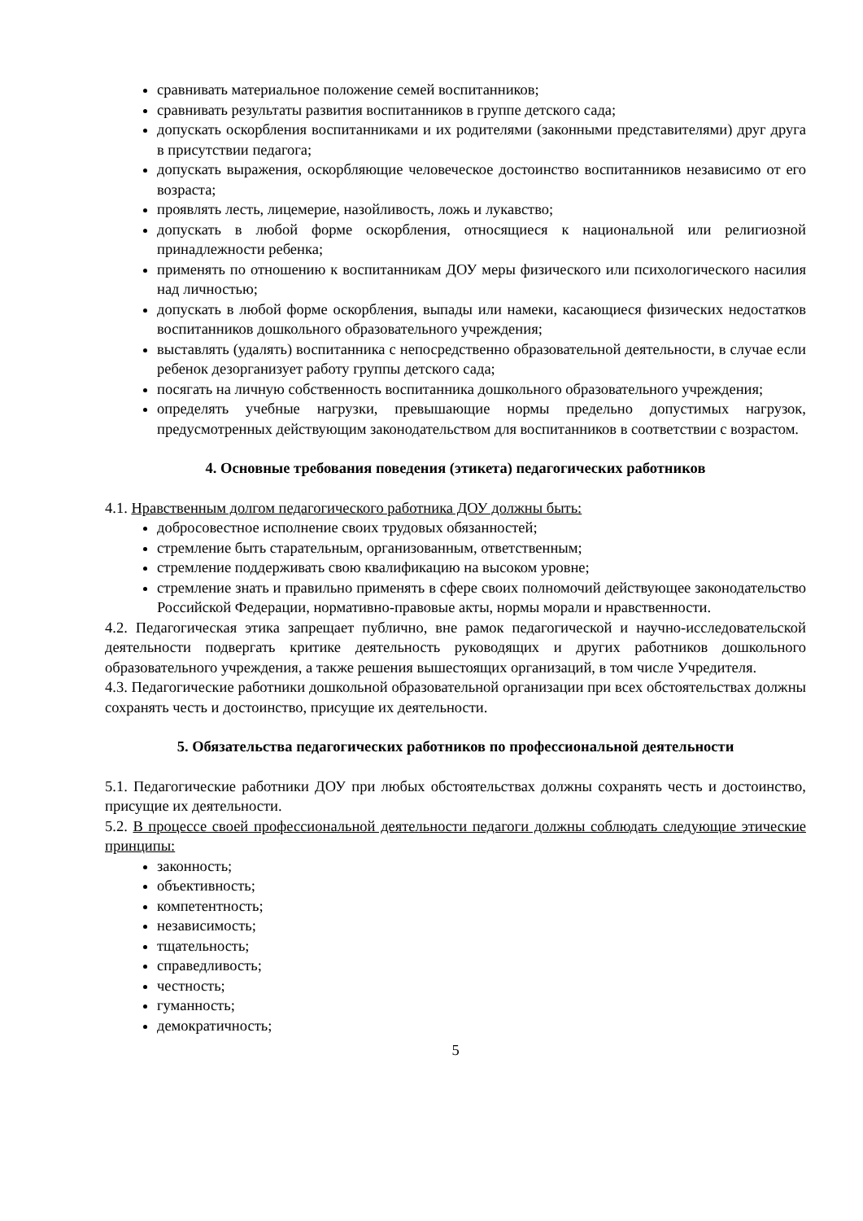сравнивать материальное положение семей воспитанников;
сравнивать результаты развития воспитанников в группе детского сада;
допускать оскорбления воспитанниками и их родителями (законными представителями) друг друга в присутствии педагога;
допускать выражения, оскорбляющие человеческое достоинство воспитанников независимо от его возраста;
проявлять лесть, лицемерие, назойливость, ложь и лукавство;
допускать в любой форме оскорбления, относящиеся к национальной или религиозной принадлежности ребенка;
применять по отношению к воспитанникам ДОУ меры физического или психологического насилия над личностью;
допускать в любой форме оскорбления, выпады или намеки, касающиеся физических недостатков воспитанников дошкольного образовательного учреждения;
выставлять (удалять) воспитанника с непосредственно образовательной деятельности, в случае если ребенок дезорганизует работу группы детского сада;
посягать на личную собственность воспитанника дошкольного образовательного учреждения;
определять учебные нагрузки, превышающие нормы предельно допустимых нагрузок, предусмотренных действующим законодательством для воспитанников в соответствии с возрастом.
4. Основные требования поведения (этикета) педагогических работников
4.1. Нравственным долгом педагогического работника ДОУ должны быть:
добросовестное исполнение своих трудовых обязанностей;
стремление быть старательным, организованным, ответственным;
стремление поддерживать свою квалификацию на высоком уровне;
стремление знать и правильно применять в сфере своих полномочий действующее законодательство Российской Федерации, нормативно-правовые акты, нормы морали и нравственности.
4.2. Педагогическая этика запрещает публично, вне рамок педагогической и научно-исследовательской деятельности подвергать критике деятельность руководящих и других работников дошкольного образовательного учреждения, а также решения вышестоящих организаций, в том числе Учредителя.
4.3. Педагогические работники дошкольной образовательной организации при всех обстоятельствах должны сохранять честь и достоинство, присущие их деятельности.
5. Обязательства педагогических работников по профессиональной деятельности
5.1. Педагогические работники ДОУ при любых обстоятельствах должны сохранять честь и достоинство, присущие их деятельности.
5.2. В процессе своей профессиональной деятельности педагоги должны соблюдать следующие этические принципы:
законность;
объективность;
компетентность;
независимость;
тщательность;
справедливость;
честность;
гуманность;
демократичность;
5